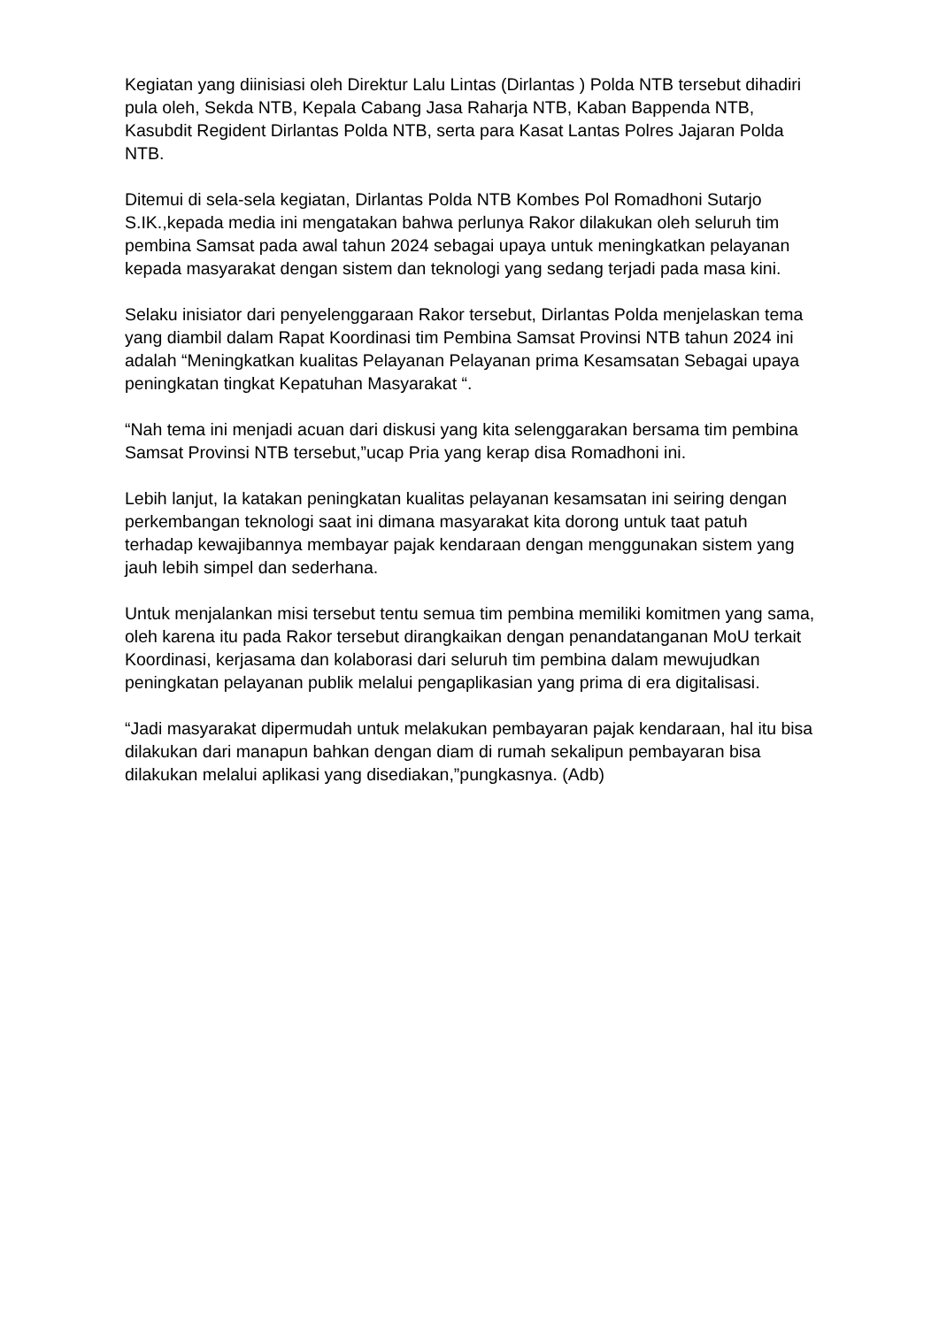Kegiatan yang diinisiasi oleh Direktur Lalu Lintas (Dirlantas ) Polda NTB tersebut dihadiri pula oleh, Sekda NTB, Kepala Cabang Jasa Raharja NTB, Kaban Bappenda NTB, Kasubdit Regident Dirlantas Polda NTB, serta para Kasat Lantas Polres Jajaran Polda NTB.
Ditemui di sela-sela kegiatan, Dirlantas Polda NTB Kombes Pol Romadhoni Sutarjo S.IK.,kepada media ini mengatakan bahwa perlunya Rakor dilakukan oleh seluruh tim pembina Samsat pada awal tahun 2024 sebagai upaya untuk meningkatkan pelayanan kepada masyarakat dengan sistem dan teknologi yang sedang terjadi pada masa kini.
Selaku inisiator dari penyelenggaraan Rakor tersebut, Dirlantas Polda menjelaskan tema yang diambil dalam Rapat Koordinasi tim Pembina Samsat Provinsi NTB tahun 2024 ini adalah “Meningkatkan kualitas Pelayanan Pelayanan prima Kesamsatan Sebagai upaya peningkatan tingkat Kepatuhan Masyarakat “.
“Nah tema ini menjadi acuan dari diskusi yang kita selenggarakan bersama tim pembina Samsat Provinsi NTB tersebut,”ucap Pria yang kerap disa Romadhoni ini.
Lebih lanjut, Ia katakan peningkatan kualitas pelayanan kesamsatan ini seiring dengan perkembangan teknologi saat ini dimana masyarakat kita dorong untuk taat patuh terhadap kewajibannya membayar pajak kendaraan dengan menggunakan sistem yang jauh lebih simpel dan sederhana.
Untuk menjalankan misi tersebut tentu semua tim pembina memiliki komitmen yang sama, oleh karena itu pada Rakor tersebut dirangkaikan dengan penandatanganan MoU terkait Koordinasi, kerjasama dan kolaborasi dari seluruh tim pembina dalam mewujudkan peningkatan pelayanan publik melalui pengaplikasian yang prima di era digitalisasi.
“Jadi masyarakat dipermudah untuk melakukan pembayaran pajak kendaraan, hal itu bisa dilakukan dari manapun bahkan dengan diam di rumah sekalipun pembayaran bisa dilakukan melalui aplikasi yang disediakan,”pungkasnya. (Adb)